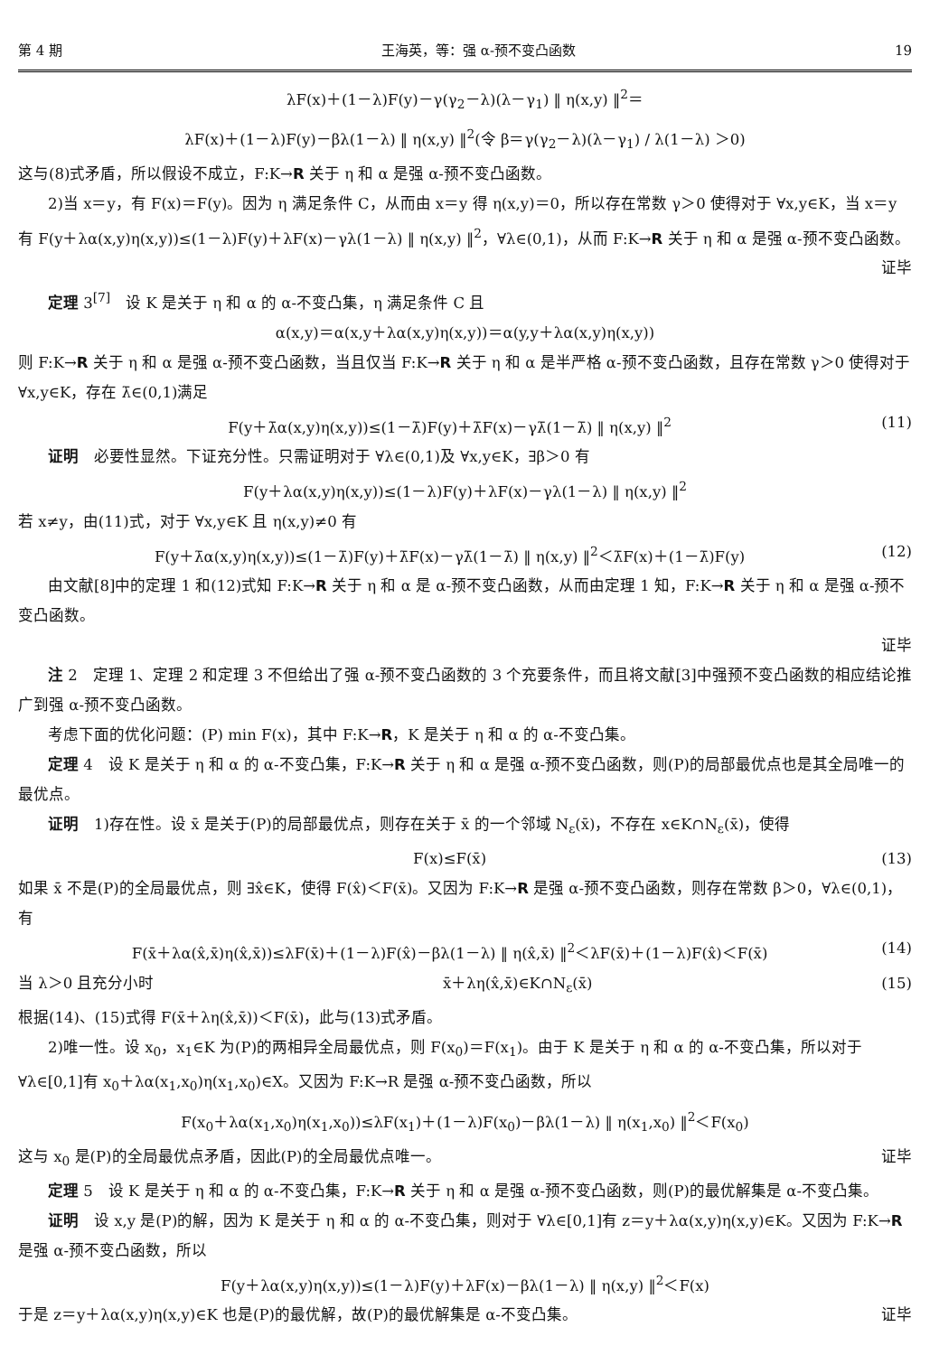第 4 期 王海英，等：强 α-预不变凸函数 19
λF(x)＋(1－λ)F(y)－γ(γ<sub>2</sub>－λ)(λ－γ<sub>1</sub>) ‖ η(x,y) ‖<sup>2</sup>＝
λF(x)＋(1－λ)F(y)－βλ(1－λ) ‖ η(x,y) ‖<sup>2</sup>(令 β＝γ(γ<sub>2</sub>－λ)(λ－γ<sub>1</sub>) / λ(1－λ) ＞0)
这与(8)式矛盾，所以假设不成立，F:K→R 关于 η 和 α 是强 α-预不变凸函数。
2)当 x＝y，有 F(x)＝F(y)。因为 η 满足条件 C，从而由 x＝y 得 η(x,y)＝0，所以存在常数 γ＞0 使得对于 ∀x,y∈K，当 x＝y 有 F(y＋λα(x,y)η(x,y))≤(1－λ)F(y)＋λF(x)－γλ(1－λ) ‖ η(x,y) ‖<sup>2</sup>，∀λ∈(0,1)，从而 F:K→R 关于 η 和 α 是强 α-预不变凸函数。
证毕
定理 3<sup>[7]</sup>　设 K 是关于 η 和 α 的 α-不变凸集，η 满足条件 C 且
α(x,y)＝α(x,y＋λα(x,y)η(x,y))＝α(y,y＋λα(x,y)η(x,y))
则 F:K→R 关于 η 和 α 是强 α-预不变凸函数，当且仅当 F:K→R 关于 η 和 α 是半严格 α-预不变凸函数，且存在常数 γ＞0 使得对于 ∀x,y∈K，存在 λ̄∈(0,1)满足
F(y＋λ̄α(x,y)η(x,y))≤(1－λ̄)F(y)＋λ̄F(x)－γλ̄(1－λ̄) ‖ η(x,y) ‖<sup>2</sup> (11)
证明　必要性显然。下证充分性。只需证明对于 ∀λ∈(0,1)及 ∀x,y∈K，∃β＞0 有
F(y＋λα(x,y)η(x,y))≤(1－λ)F(y)＋λF(x)－γλ(1－λ) ‖ η(x,y) ‖<sup>2</sup>
若 x≠y，由(11)式，对于 ∀x,y∈K 且 η(x,y)≠0 有
F(y＋λ̄α(x,y)η(x,y))≤(1－λ̄)F(y)＋λ̄F(x)－γλ̄(1－λ̄) ‖ η(x,y) ‖<sup>2</sup>＜λ̄F(x)＋(1－λ̄)F(y) (12)
由文献[8]中的定理 1 和(12)式知 F:K→R 关于 η 和 α 是 α-预不变凸函数，从而由定理 1 知，F:K→R 关于 η 和 α 是强 α-预不变凸函数。
证毕
注 2　定理 1、定理 2 和定理 3 不但给出了强 α-预不变凸函数的 3 个充要条件，而且将文献[3]中强预不变凸函数的相应结论推广到强 α-预不变凸函数。
考虑下面的优化问题：(P) min F(x)，其中 F:K→R，K 是关于 η 和 α 的 α-不变凸集。
定理 4　设 K 是关于 η 和 α 的 α-不变凸集，F:K→R 关于 η 和 α 是强 α-预不变凸函数，则(P)的局部最优点也是其全局唯一的最优点。
证明　1)存在性。设 x̄ 是关于(P)的局部最优点，则存在关于 x̄ 的一个邻域 N<sub>ε</sub>(x̄)，不存在 x∈K∩N<sub>ε</sub>(x̄)，使得
F(x)≤F(x̄) (13)
如果 x̄ 不是(P)的全局最优点，则 ∃x̂∈K，使得 F(x̂)＜F(x̄)。又因为 F:K→R 是强 α-预不变凸函数，则存在常数 β＞0，∀λ∈(0,1)，有
F(x̄＋λα(x̂,x̄)η(x̂,x̄))≤λF(x̄)＋(1－λ)F(x̂)－βλ(1－λ) ‖ η(x̂,x̄) ‖<sup>2</sup>＜λF(x̄)＋(1－λ)F(x̂)＜F(x̄) (14)
当 λ＞0 且充分小时 x̄＋λη(x̂,x̄)∈K∩N<sub>ε</sub>(x̄) (15)
根据(14)、(15)式得 F(x̄＋λη(x̂,x̄))＜F(x̄)，此与(13)式矛盾。
2)唯一性。设 x<sub>0</sub>，x<sub>1</sub>∈K 为(P)的两相异全局最优点，则 F(x<sub>0</sub>)＝F(x<sub>1</sub>)。由于 K 是关于 η 和 α 的 α-不变凸集，所以对于 ∀λ∈[0,1]有 x<sub>0</sub>＋λα(x<sub>1</sub>,x<sub>0</sub>)η(x<sub>1</sub>,x<sub>0</sub>)∈X。又因为 F:K→R 是强 α-预不变凸函数，所以
F(x<sub>0</sub>＋λα(x<sub>1</sub>,x<sub>0</sub>)η(x<sub>1</sub>,x<sub>0</sub>))≤λF(x<sub>1</sub>)＋(1－λ)F(x<sub>0</sub>)－βλ(1－λ) ‖ η(x<sub>1</sub>,x<sub>0</sub>) ‖<sup>2</sup>＜F(x<sub>0</sub>)
这与 x<sub>0</sub> 是(P)的全局最优点矛盾，因此(P)的全局最优点唯一。 证毕
定理 5　设 K 是关于 η 和 α 的 α-不变凸集，F:K→R 关于 η 和 α 是强 α-预不变凸函数，则(P)的最优解集是 α-不变凸集。
证明　设 x,y 是(P)的解，因为 K 是关于 η 和 α 的 α-不变凸集，则对于 ∀λ∈[0,1]有 z＝y＋λα(x,y)η(x,y)∈K。又因为 F:K→R 是强 α-预不变凸函数，所以
F(y＋λα(x,y)η(x,y))≤(1－λ)F(y)＋λF(x)－βλ(1－λ) ‖ η(x,y) ‖<sup>2</sup>＜F(x)
于是 z＝y＋λα(x,y)η(x,y)∈K 也是(P)的最优解，故(P)的最优解集是 α-不变凸集。 证毕